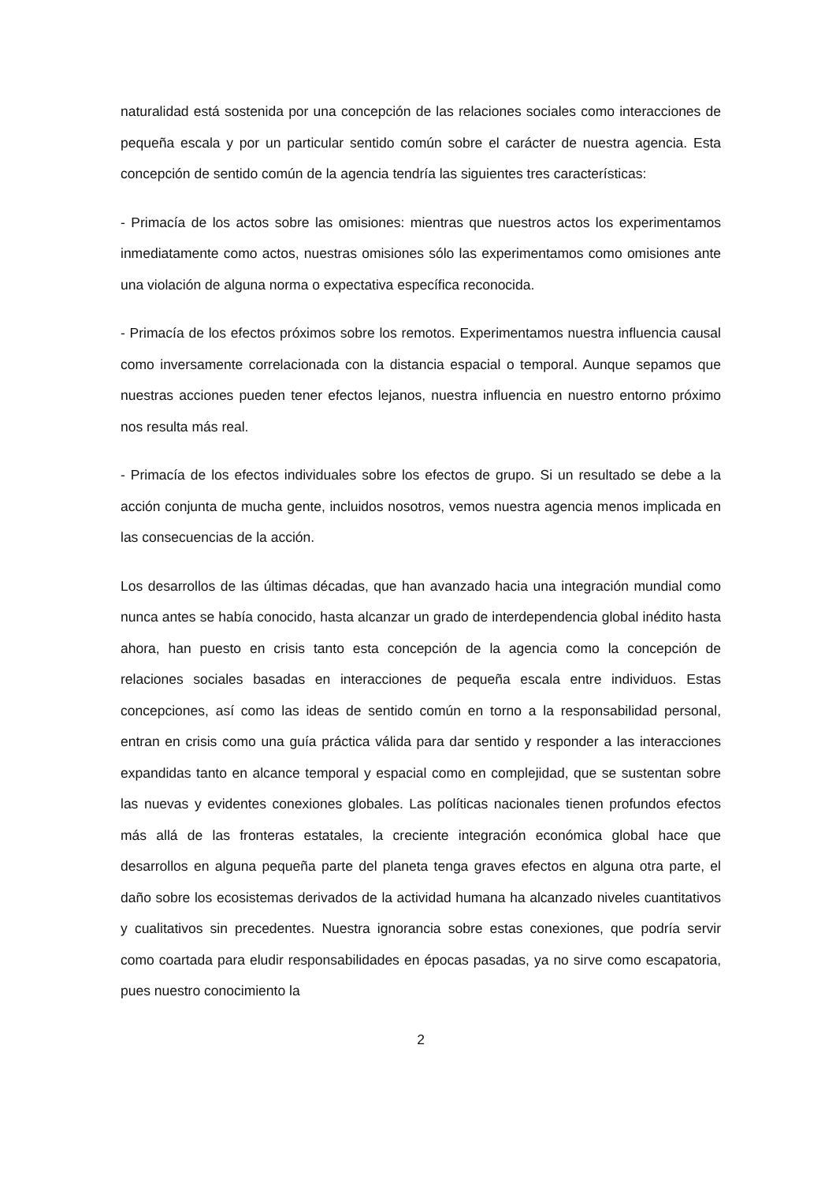naturalidad está sostenida por una concepción de las relaciones sociales como interacciones de pequeña escala y por un particular sentido común sobre el carácter de nuestra agencia. Esta concepción de sentido común de la agencia tendría las siguientes tres características:
- Primacía de los actos sobre las omisiones: mientras que nuestros actos los experimentamos inmediatamente como actos, nuestras omisiones sólo las experimentamos como omisiones ante una violación de alguna norma o expectativa específica reconocida.
- Primacía de los efectos próximos sobre los remotos. Experimentamos nuestra influencia causal como inversamente correlacionada con la distancia espacial o temporal. Aunque sepamos que nuestras acciones pueden tener efectos lejanos, nuestra influencia en nuestro entorno próximo nos resulta más real.
- Primacía de los efectos individuales sobre los efectos de grupo. Si un resultado se debe a la acción conjunta de mucha gente, incluidos nosotros, vemos nuestra agencia menos implicada en las consecuencias de la acción.
Los desarrollos de las últimas décadas, que han avanzado hacia una integración mundial como nunca antes se había conocido, hasta alcanzar un grado de interdependencia global inédito hasta ahora, han puesto en crisis tanto esta concepción de la agencia como la concepción de relaciones sociales basadas en interacciones de pequeña escala entre individuos. Estas concepciones, así como las ideas de sentido común en torno a la responsabilidad personal, entran en crisis como una guía práctica válida para dar sentido y responder a las interacciones expandidas tanto en alcance temporal y espacial como en complejidad, que se sustentan sobre las nuevas y evidentes conexiones globales. Las políticas nacionales tienen profundos efectos más allá de las fronteras estatales, la creciente integración económica global hace que desarrollos en alguna pequeña parte del planeta tenga graves efectos en alguna otra parte, el daño sobre los ecosistemas derivados de la actividad humana ha alcanzado niveles cuantitativos y cualitativos sin precedentes. Nuestra ignorancia sobre estas conexiones, que podría servir como coartada para eludir responsabilidades en épocas pasadas, ya no sirve como escapatoria, pues nuestro conocimiento la
2